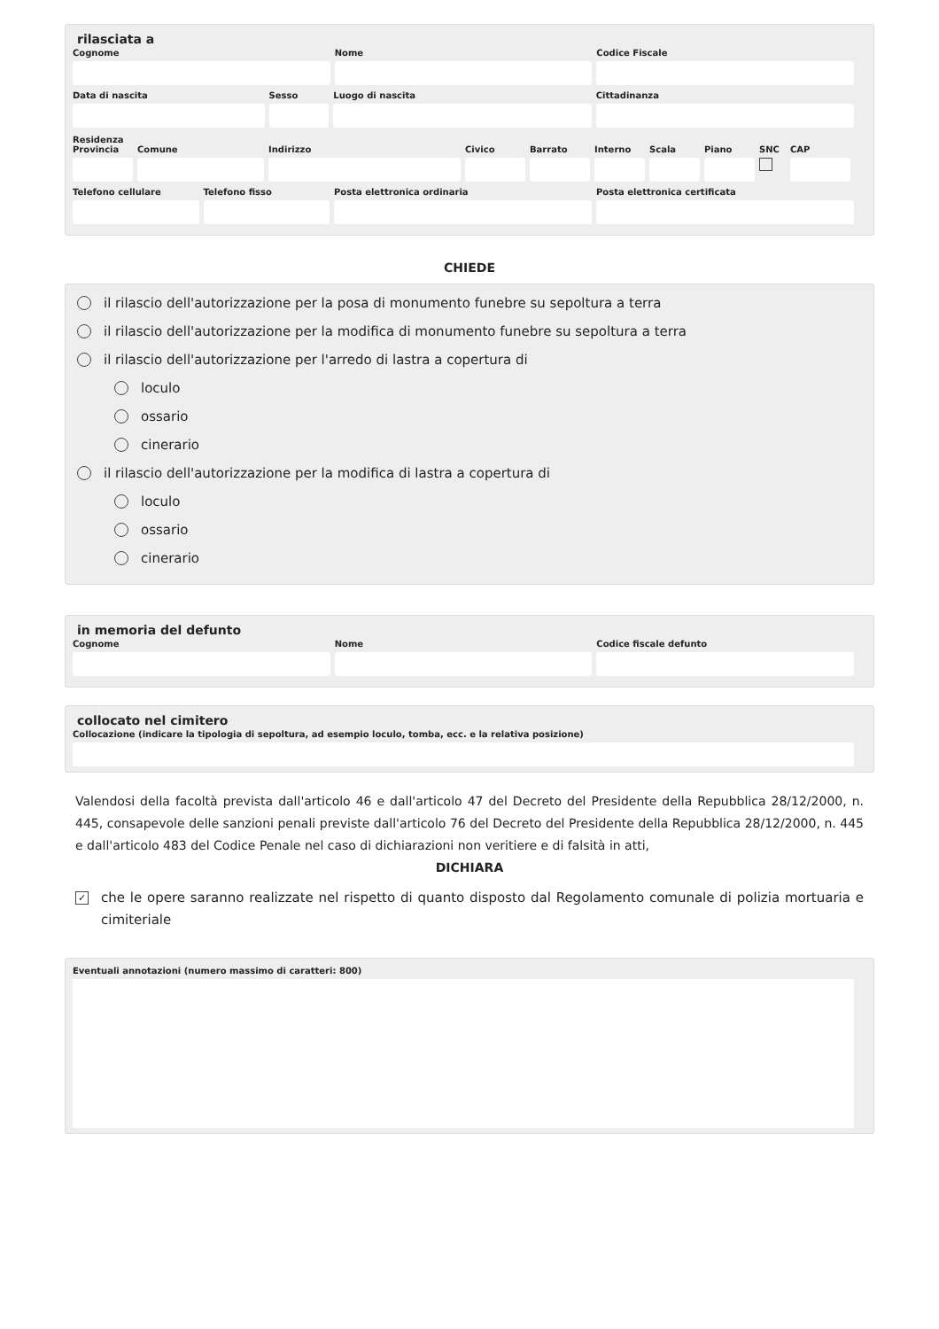rilasciata a
Cognome Nome Codice Fiscale
Data di nascita Sesso Luogo di nascita Cittadinanza
Residenza
Provincia
Comune Indirizzo Civico Barrato Interno
Scala Piano SNC CAP
Telefono cellulare
Telefono fisso Posta elettronica ordinaria Posta elettronica certificata
CHIEDE
il rilascio dell'autorizzazione per la posa di monumento funebre su sepoltura a terra
il rilascio dell'autorizzazione per la modifica di monumento funebre su sepoltura a terra
il rilascio dell'autorizzazione per l'arredo di lastra a copertura di
loculo
ossario
cinerario
il rilascio dell'autorizzazione per la modifica di lastra a copertura di
loculo
ossario
cinerario
in memoria del defunto
Cognome Nome Codice fiscale defunto
collocato nel cimitero
Collocazione (indicare la tipologia di sepoltura, ad esempio loculo, tomba, ecc. e la relativa posizione)
Valendosi della facoltà prevista dall'articolo 46 e dall'articolo 47 del Decreto del Presidente della Repubblica 28/12/2000, n. 445, consapevole delle sanzioni penali previste dall'articolo 76 del Decreto del Presidente della Repubblica 28/12/2000, n. 445 e dall'articolo 483 del Codice Penale nel caso di dichiarazioni non veritiere e di falsità in atti,
DICHIARA
✓ che le opere saranno realizzate nel rispetto di quanto disposto dal Regolamento comunale di polizia mortuaria e cimiteriale
Eventuali annotazioni (numero massimo di caratteri: 800)